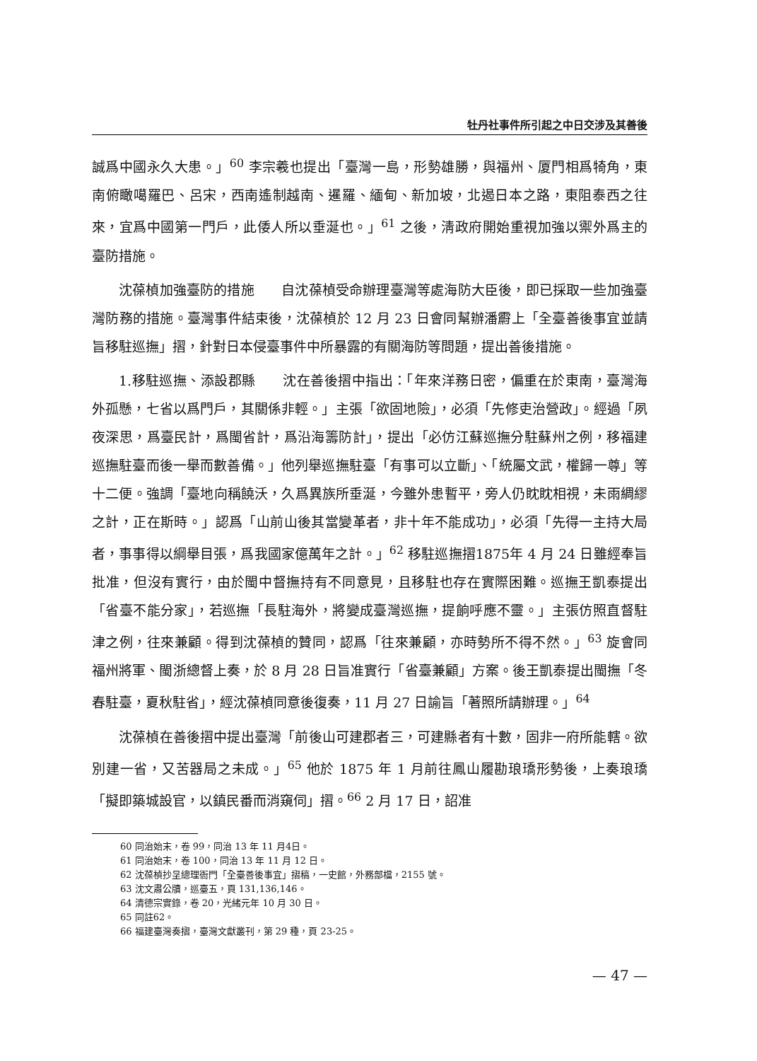牡丹社事件所引起之中日交涉及其善後
誠爲中國永久大患。」<sup>60</sup> 李宗羲也提出「臺灣一島，形勢雄勝，與福州、厦門相爲犄角，東南俯瞰噶羅巴、呂宋，西南遙制越南、暹羅、緬甸、新加坡，北遏日本之路，東阻泰西之往來，宜爲中國第一門戶，此倭人所以垂涎也。」<sup>61</sup> 之後，淸政府開始重視加強以禦外爲主的臺防措施。
沈葆楨加強臺防的措施　　自沈葆楨受命辦理臺灣等處海防大臣後，即已採取一些加強臺灣防務的措施。臺灣事件結束後，沈葆楨於 12 月 23 日會同幫辦潘霨上「全臺善後事宜並請旨移駐巡撫」摺，針對日本侵臺事件中所暴露的有關海防等問題，提出善後措施。
1.移駐巡撫、添設郡縣　　沈在善後摺中指出：「年來洋務日密，偏重在於東南，臺灣海外孤懸，七省以爲門戶，其關係非輕。」主張「欲固地險」，必須「先修吏治營政」。經過「夙夜深思，爲臺民計，爲閩省計，爲沿海籌防計」，提出「必仿江蘇巡撫分駐蘇州之例，移福建巡撫駐臺而後一舉而數善備。」他列舉巡撫駐臺「有事可以立斷」、「統屬文武，權歸一尊」等十二便。強調「臺地向稱饒沃，久爲異族所垂涎，今雖外患暫平，旁人仍眈眈相視，未雨綢繆之計，正在斯時。」認爲「山前山後其當變革者，非十年不能成功」，必須「先得一主持大局者，事事得以綱舉目張，爲我國家億萬年之計。」<sup>62</sup> 移駐巡撫摺1875年 4 月 24 日雖經奉旨批准，但沒有實行，由於閩中督撫持有不同意見，且移駐也存在實際困難。巡撫王凱泰提出「省臺不能分家」，若巡撫「長駐海外，將變成臺灣巡撫，提餉呼應不靈。」主張仿照直督駐津之例，往來兼顧。得到沈葆楨的贊同，認爲「往來兼顧，亦時勢所不得不然。」<sup>63</sup> 旋會同福州將軍、閩浙總督上奏，於 8 月 28 日旨准實行「省臺兼顧」方案。後王凱泰提出閩撫「冬春駐臺，夏秋駐省」，經沈葆楨同意後復奏，11 月 27 日諭旨「著照所請辦理。」<sup>64</sup>
沈葆楨在善後摺中提出臺灣「前後山可建郡者三，可建縣者有十數，固非一府所能轄。欲別建一省，又苦器局之未成。」<sup>65</sup> 他於 1875 年 1 月前往鳳山履勘琅𤩝形勢後，上奏琅𤩝「擬即築城設官，以鎮民番而消窺伺」摺。<sup>66</sup> 2 月 17 日，詔准
60 同治始末，卷 99，同治 13 年 11 月4日。
61 同治始末，卷 100，同治 13 年 11 月 12 日。
62 沈葆楨抄呈總理衙門「全臺善後事宜」摺稿，一史館，外務部檔，2155 號。
63 沈文肅公牘，巡臺五，頁 131,136,146。
64 清德宗實錄，卷 20，光緒元年 10 月 30 日。
65 同註62。
66 福建臺灣奏摺，臺灣文獻叢刊，第 29 種，頁 23-25。
— 47 —